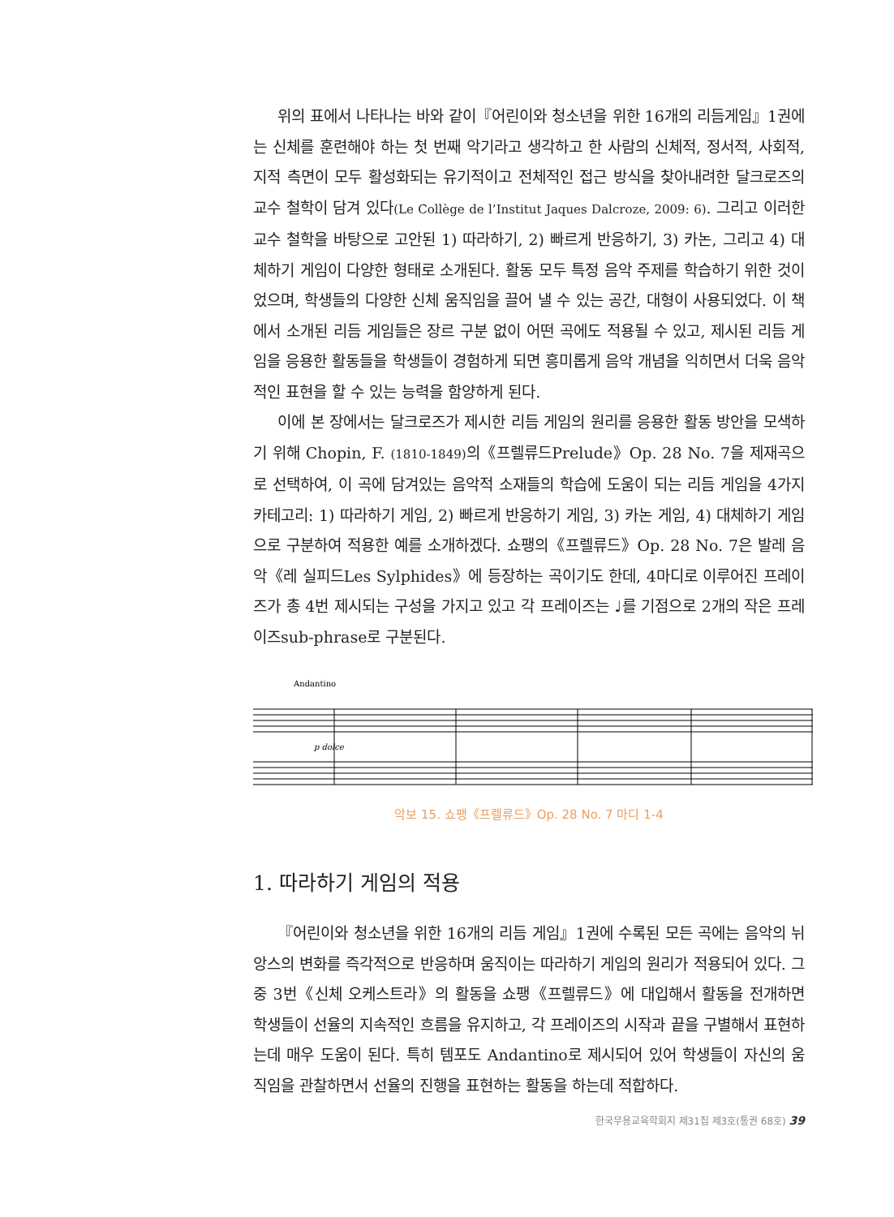위의 표에서 나타나는 바와 같이『어린이와 청소년을 위한 16개의 리듬게임』1권에는 신체를 훈련해야 하는 첫 번째 악기라고 생각하고 한 사람의 신체적, 정서적, 사회적, 지적 측면이 모두 활성화되는 유기적이고 전체적인 접근 방식을 찾아내려한 달크로즈의 교수 철학이 담겨 있다(Le Collège de l’Institut Jaques Dalcroze, 2009: 6). 그리고 이러한 교수 철학을 바탕으로 고안된 1) 따라하기, 2) 빠르게 반응하기, 3) 카논, 그리고 4) 대체하기 게임이 다양한 형태로 소개된다. 활동 모두 특정 음악 주제를 학습하기 위한 것이었으며, 학생들의 다양한 신체 움직임을 끌어 낼 수 있는 공간, 대형이 사용되었다. 이 책에서 소개된 리듬 게임들은 장르 구분 없이 어떤 곡에도 적용될 수 있고, 제시된 리듬 게임을 응용한 활동들을 학생들이 경험하게 되면 흥미롭게 음악 개념을 익히면서 더욱 음악적인 표현을 할 수 있는 능력을 함양하게 된다.
이에 본 장에서는 달크로즈가 제시한 리듬 게임의 원리를 응용한 활동 방안을 모색하기 위해 Chopin, F. (1810-1849) 의《프렐류드Prelude》Op. 28 No. 7을 제재곡으로 선택하여, 이 곡에 담겨있는 음악적 소재들의 학습에 도움이 되는 리듬 게임을 4가지 카테고리: 1) 따라하기 게임, 2) 빠르게 반응하기 게임, 3) 카논 게임, 4) 대체하기 게임으로 구분하여 적용한 예를 소개하겠다. 쇼팽의《프렐류드》Op. 28 No. 7은 발레 음악《레 실피드Les Sylphides》에 등장하는 곡이기도 한데, 4마디로 이루어진 프레이즈가 총 4번 제시되는 구성을 가지고 있고 각 프레이즈는 ♩를 기점으로 2개의 작은 프레이즈sub-phrase로 구분된다.
Andantino
p dolce
악보 15. 쇼팽《프렐류드》Op. 28 No. 7 마디 1-4
1. 따라하기 게임의 적용
『어린이와 청소년을 위한 16개의 리듬 게임』1권에 수록된 모든 곡에는 음악의 뉘앙스의 변화를 즉각적으로 반응하며 움직이는 따라하기 게임의 원리가 적용되어 있다. 그 중 3번《신체 오케스트라》의 활동을 쇼팽《프렐류드》에 대입해서 활동을 전개하면 학생들이 선율의 지속적인 흐름을 유지하고, 각 프레이즈의 시작과 끝을 구별해서 표현하는데 매우 도움이 된다. 특히 템포도 Andantino로 제시되어 있어 학생들이 자신의 움직임을 관찰하면서 선율의 진행을 표현하는 활동을 하는데 적합하다.
한국무용교육학회지 제31집 제3호(통권 68호) 39